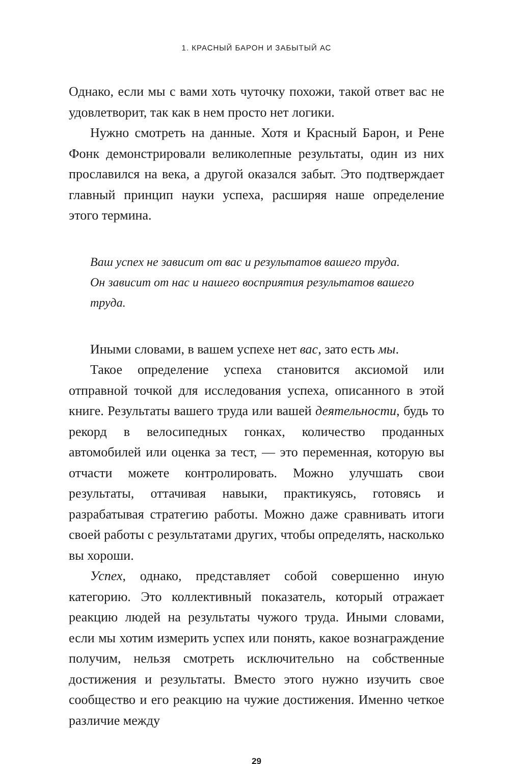1. КРАСНЫЙ БАРОН И ЗАБЫТЫЙ АС
Однако, если мы с вами хоть чуточку похожи, такой ответ вас не удовлетворит, так как в нем просто нет логики.
Нужно смотреть на данные. Хотя и Красный Барон, и Рене Фонк демонстрировали великолепные результаты, один из них прославился на века, а другой оказался забыт. Это подтверждает главный принцип науки успеха, расширяя наше определение этого термина.
Ваш успех не зависит от вас и результатов вашего труда.
Он зависит от нас и нашего восприятия результатов вашего труда.
Иными словами, в вашем успехе нет вас, зато есть мы.
Такое определение успеха становится аксиомой или отправной точкой для исследования успеха, описанного в этой книге. Результаты вашего труда или вашей деятельности, будь то рекорд в велосипедных гонках, количество проданных автомобилей или оценка за тест, — это переменная, которую вы отчасти можете контролировать. Можно улучшать свои результаты, оттачивая навыки, практикуясь, готовясь и разрабатывая стратегию работы. Можно даже сравнивать итоги своей работы с результатами других, чтобы определять, насколько вы хороши.
Успех, однако, представляет собой совершенно иную категорию. Это коллективный показатель, который отражает реакцию людей на результаты чужого труда. Иными словами, если мы хотим измерить успех или понять, какое вознаграждение получим, нельзя смотреть исключительно на собственные достижения и результаты. Вместо этого нужно изучить свое сообщество и его реакцию на чужие достижения. Именно четкое различие между
29